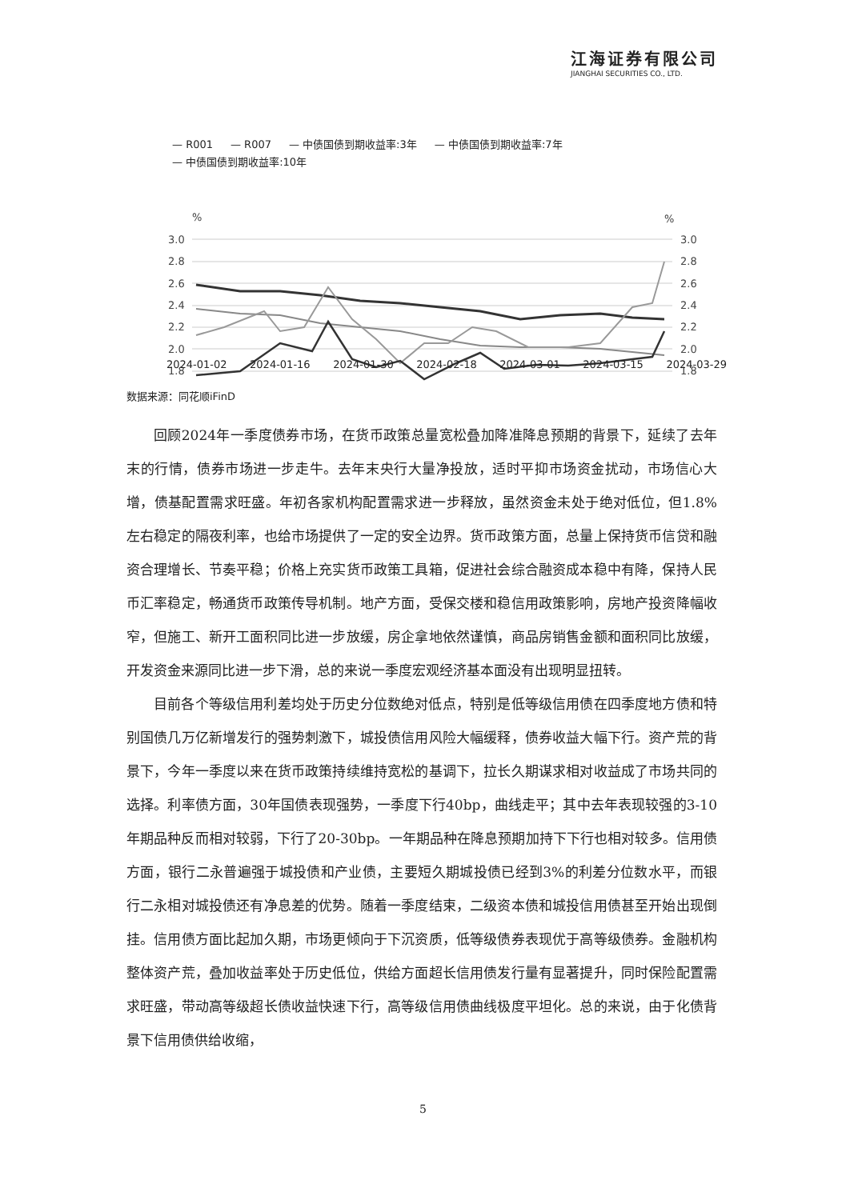江海证券有限公司
JIANGHAI SECURITIES CO., LTD.
— R001 — R007 — 中债国债到期收益率:3年 — 中债国债到期收益率:7年
— 中债国债到期收益率:10年
%
%
3.0
2.8
2.6
2.4
2.2
2.0
1.8
3.0
2.8
2.6
2.4
2.2
2.0
1.8
2024-01-02 2024-01-16 2024-01-30 2024-02-18 2024-03-01 2024-03-15 2024-03-29
数据来源：同花顺iFinD
回顾2024年一季度债券市场，在货币政策总量宽松叠加降准降息预期的背景下，延续了去年末的行情，债券市场进一步走牛。去年末央行大量净投放，适时平抑市场资金扰动，市场信心大增，债基配置需求旺盛。年初各家机构配置需求进一步释放，虽然资金未处于绝对低位，但1.8%左右稳定的隔夜利率，也给市场提供了一定的安全边界。货币政策方面，总量上保持货币信贷和融资合理增长、节奏平稳；价格上充实货币政策工具箱，促进社会综合融资成本稳中有降，保持人民币汇率稳定，畅通货币政策传导机制。地产方面，受保交楼和稳信用政策影响，房地产投资降幅收窄，但施工、新开工面积同比进一步放缓，房企拿地依然谨慎，商品房销售金额和面积同比放缓，开发资金来源同比进一步下滑，总的来说一季度宏观经济基本面没有出现明显扭转。
目前各个等级信用利差均处于历史分位数绝对低点，特别是低等级信用债在四季度地方债和特别国债几万亿新增发行的强势刺激下，城投债信用风险大幅缓释，债券收益大幅下行。资产荒的背景下，今年一季度以来在货币政策持续维持宽松的基调下，拉长久期谋求相对收益成了市场共同的选择。利率债方面，30年国债表现强势，一季度下行40bp，曲线走平；其中去年表现较强的3-10年期品种反而相对较弱，下行了20-30bp。一年期品种在降息预期加持下下行也相对较多。信用债方面，银行二永普遍强于城投债和产业债，主要短久期城投债已经到3%的利差分位数水平，而银行二永相对城投债还有净息差的优势。随着一季度结束，二级资本债和城投信用债甚至开始出现倒挂。信用债方面比起加久期，市场更倾向于下沉资质，低等级债券表现优于高等级债券。金融机构整体资产荒，叠加收益率处于历史低位，供给方面超长信用债发行量有显著提升，同时保险配置需求旺盛，带动高等级超长债收益快速下行，高等级信用债曲线极度平坦化。总的来说，由于化债背景下信用债供给收缩，
5